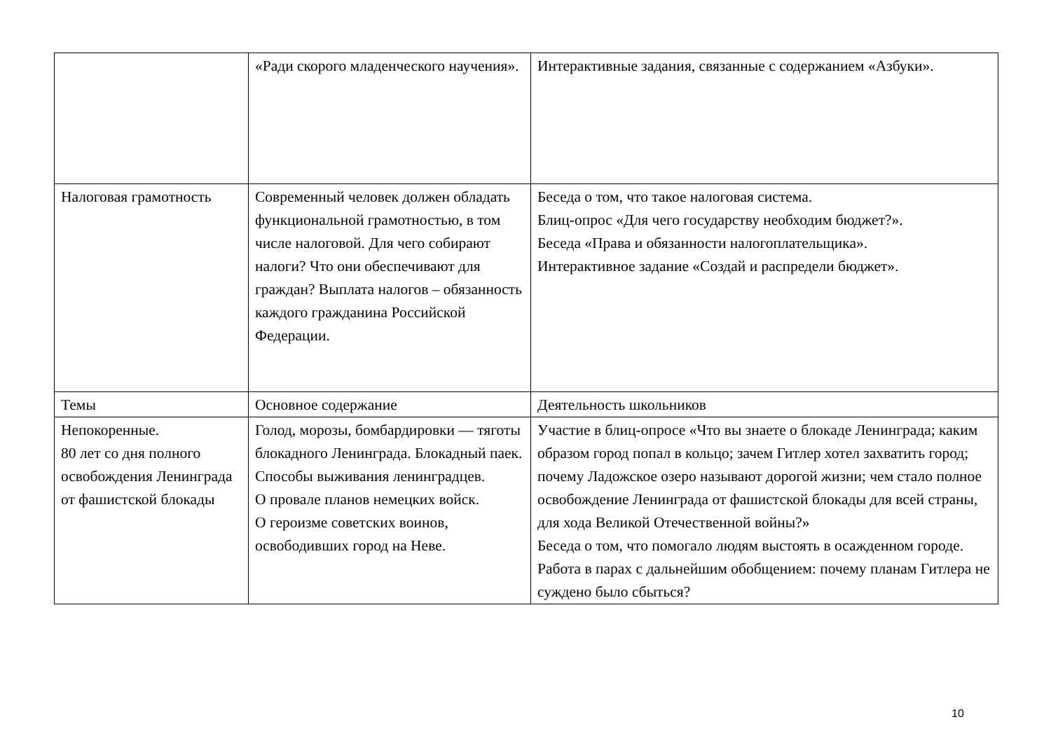| | «Ради скорого младенческого научения». | Интерактивные задания, связанные с содержанием «Азбуки». |
| Налоговая грамотность | Современный человек должен обладать функциональной грамотностью, в том числе налоговой. Для чего собирают налоги? Что они обеспечивают для граждан? Выплата налогов – обязанность каждого гражданина Российской Федерации. | Беседа о том, что такое налоговая система. Блиц-опрос «Для чего государству необходим бюджет?». Беседа «Права и обязанности налогоплательщика». Интерактивное задание «Создай и распредели бюджет». |
| Темы | Основное содержание | Деятельность школьников |
| Непокоренные. 80 лет со дня полного освобождения Ленинграда от фашистской блокады | Голод, морозы, бомбардировки — тяготы блокадного Ленинграда. Блокадный паек. Способы выживания ленинградцев. О провале планов немецких войск. О героизме советских воинов, освободивших город на Неве. | Участие в блиц-опросе «Что вы знаете о блокаде Ленинграда; каким образом город попал в кольцо; зачем Гитлер хотел захватить город; почему Ладожское озеро называют дорогой жизни; чем стало полное освобождение Ленинграда от фашистской блокады для всей страны, для хода Великой Отечественной войны?» Беседа о том, что помогало людям выстоять в осажденном городе. Работа в парах с дальнейшим обобщением: почему планам Гитлера не суждено было сбыться? |
10